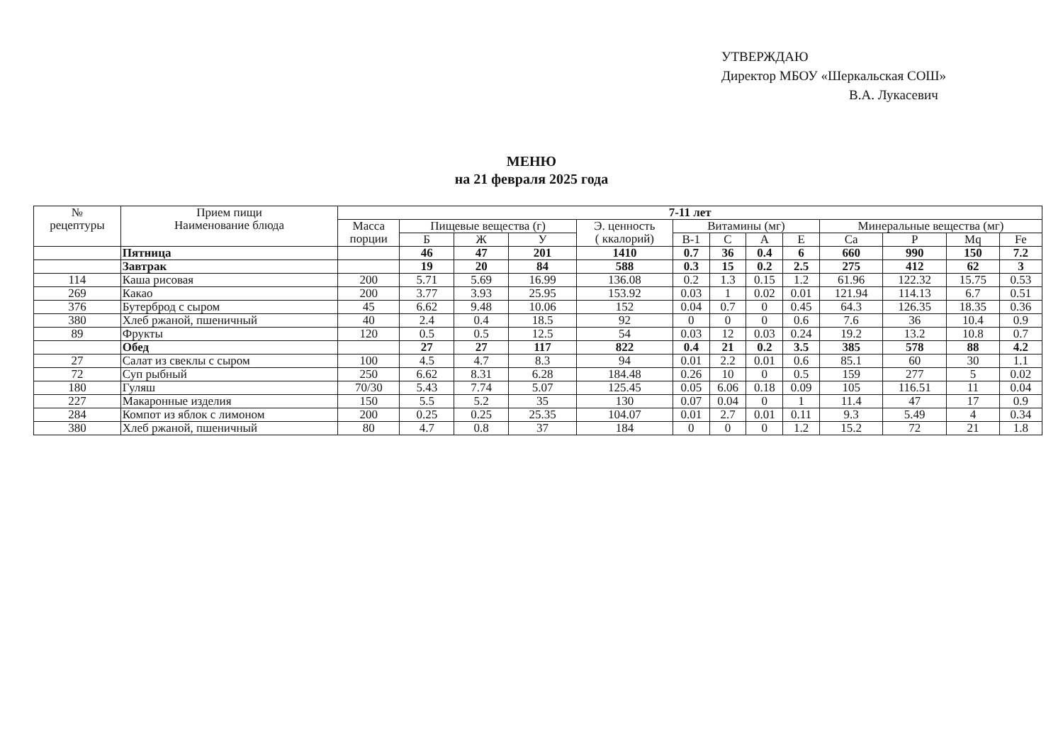УТВЕРЖДАЮ
Директор МБОУ «Шеркальская СОШ»
В.А. Лукасевич
МЕНЮ
на 21 февраля 2025 года
| № рецептуры | Прием пищи Наименование блюда | 7-11 лет | | | | | | | | | | | | |
| --- | --- | --- | --- | --- | --- | --- | --- | --- | --- | --- | --- | --- | --- | --- |
| | | Масса порции | Пищевые вещества (г) | | | Э. ценность ( ккалорий) | Витамины (мг) | | | | Минеральные вещества (мг) | | | |
| | | | Б | Ж | У | | В-1 | С | А | Е | Ca | P | Mq | Fe |
| | Пятница | | 46 | 47 | 201 | 1410 | 0.7 | 36 | 0.4 | 6 | 660 | 990 | 150 | 7.2 |
| | Завтрак | | 19 | 20 | 84 | 588 | 0.3 | 15 | 0.2 | 2.5 | 275 | 412 | 62 | 3 |
| 114 | Каша рисовая | 200 | 5.71 | 5.69 | 16.99 | 136.08 | 0.2 | 1.3 | 0.15 | 1.2 | 61.96 | 122.32 | 15.75 | 0.53 |
| 269 | Какао | 200 | 3.77 | 3.93 | 25.95 | 153.92 | 0.03 | 1 | 0.02 | 0.01 | 121.94 | 114.13 | 6.7 | 0.51 |
| 376 | Бутерброд с сыром | 45 | 6.62 | 9.48 | 10.06 | 152 | 0.04 | 0.7 | 0 | 0.45 | 64.3 | 126.35 | 18.35 | 0.36 |
| 380 | Хлеб ржаной, пшеничный | 40 | 2.4 | 0.4 | 18.5 | 92 | 0 | 0 | 0 | 0.6 | 7.6 | 36 | 10.4 | 0.9 |
| 89 | Фрукты | 120 | 0.5 | 0.5 | 12.5 | 54 | 0.03 | 12 | 0.03 | 0.24 | 19.2 | 13.2 | 10.8 | 0.7 |
| | Обед | | 27 | 27 | 117 | 822 | 0.4 | 21 | 0.2 | 3.5 | 385 | 578 | 88 | 4.2 |
| 27 | Салат из свеклы с сыром | 100 | 4.5 | 4.7 | 8.3 | 94 | 0.01 | 2.2 | 0.01 | 0.6 | 85.1 | 60 | 30 | 1.1 |
| 72 | Суп рыбный | 250 | 6.62 | 8.31 | 6.28 | 184.48 | 0.26 | 10 | 0 | 0.5 | 159 | 277 | 5 | 0.02 |
| 180 | Гуляш | 70/30 | 5.43 | 7.74 | 5.07 | 125.45 | 0.05 | 6.06 | 0.18 | 0.09 | 105 | 116.51 | 11 | 0.04 |
| 227 | Макаронные изделия | 150 | 5.5 | 5.2 | 35 | 130 | 0.07 | 0.04 | 0 | 1 | 11.4 | 47 | 17 | 0.9 |
| 284 | Компот из яблок с лимоном | 200 | 0.25 | 0.25 | 25.35 | 104.07 | 0.01 | 2.7 | 0.01 | 0.11 | 9.3 | 5.49 | 4 | 0.34 |
| 380 | Хлеб ржаной, пшеничный | 80 | 4.7 | 0.8 | 37 | 184 | 0 | 0 | 0 | 1.2 | 15.2 | 72 | 21 | 1.8 |